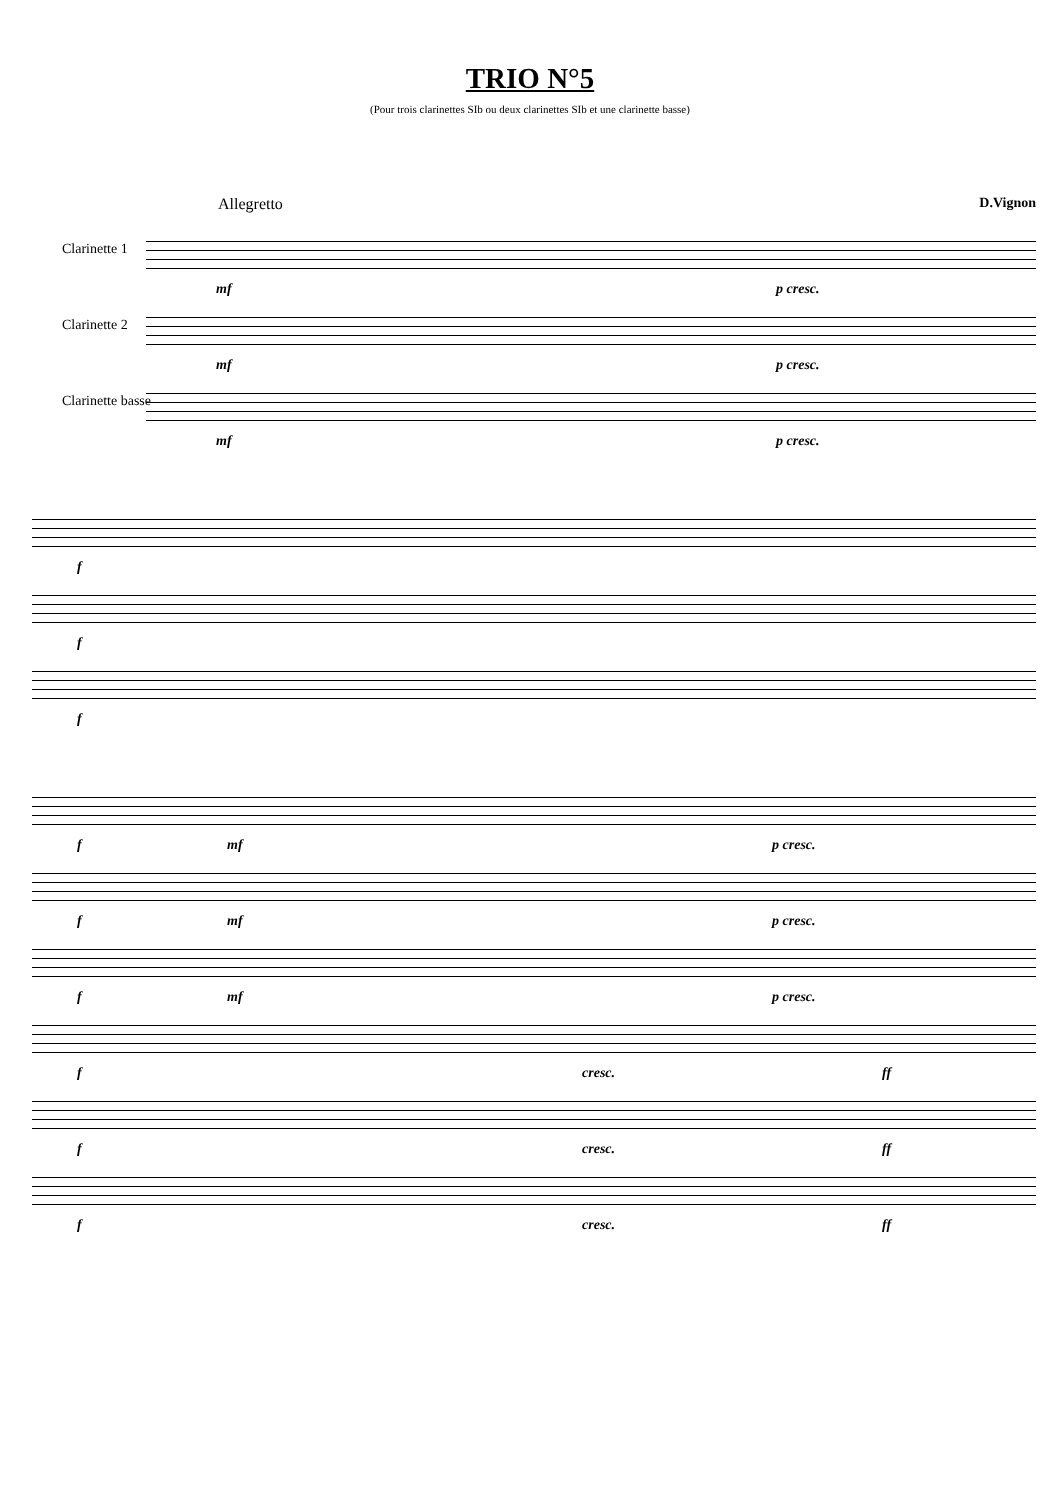TRIO N°5
(Pour trois clarinettes SIb ou deux clarinettes SIb et une clarinette basse)
Allegretto D.Vignon
Clarinette 1
mf p cresc.
Clarinette 2
mf p cresc.
Clarinette basse
mf p cresc.
f
f
f
f mf p cresc.
f mf p cresc.
f mf p cresc.
f cresc. ff
f cresc. ff
f cresc. ff